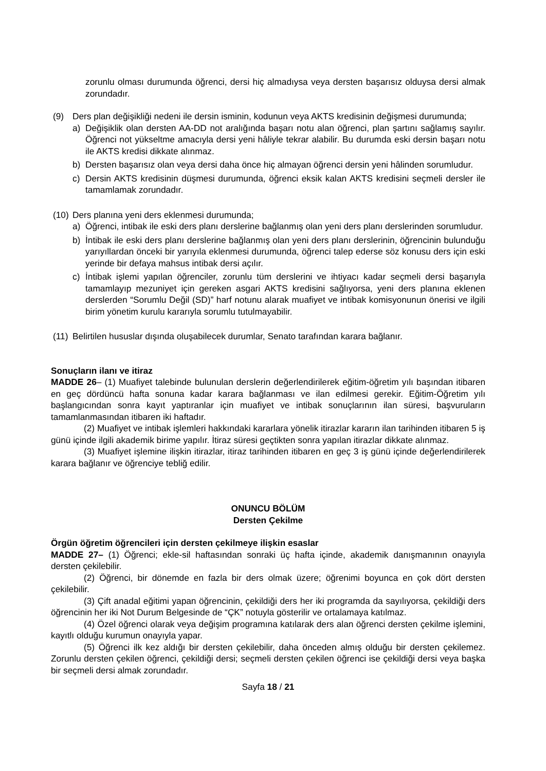zorunlu olması durumunda öğrenci, dersi hiç almadıysa veya dersten başarısız olduysa dersi almak zorundadır.
(9) Ders plan değişikliği nedeni ile dersin isminin, kodunun veya AKTS kredisinin değişmesi durumunda;
a) Değişiklik olan dersten AA-DD not aralığında başarı notu alan öğrenci, plan şartını sağlamış sayılır. Öğrenci not yükseltme amacıyla dersi yeni hâliyle tekrar alabilir. Bu durumda eski dersin başarı notu ile AKTS kredisi dikkate alınmaz.
b) Dersten başarısız olan veya dersi daha önce hiç almayan öğrenci dersin yeni hâlinden sorumludur.
c) Dersin AKTS kredisinin düşmesi durumunda, öğrenci eksik kalan AKTS kredisini seçmeli dersler ile tamamlamak zorundadır.
(10)
Ders planına yeni ders eklenmesi durumunda;
a) Öğrenci, intibak ile eski ders planı derslerine bağlanmış olan yeni ders planı derslerinden sorumludur.
b) İntibak ile eski ders planı derslerine bağlanmış olan yeni ders planı derslerinin, öğrencinin bulunduğu yarıyıllardan önceki bir yarıyıla eklenmesi durumunda, öğrenci talep ederse söz konusu ders için eski yerinde bir defaya mahsus intibak dersi açılır.
c) İntibak işlemi yapılan öğrenciler, zorunlu tüm derslerini ve ihtiyacı kadar seçmeli dersi başarıyla tamamlayıp mezuniyet için gereken asgari AKTS kredisini sağlıyorsa, yeni ders planına eklenen derslerden “Sorumlu Değil (SD)” harf notunu alarak muafiyet ve intibak komisyonunun önerisi ve ilgili birim yönetim kurulu kararıyla sorumlu tutulmayabilir.
(11)
Belirtilen hususlar dışında oluşabilecek durumlar, Senato tarafından karara bağlanır.
Sonuçların ilanı ve itiraz
MADDE 26– (1) Muafiyet talebinde bulunulan derslerin değerlendirilerek eğitim-öğretim yılı başından itibaren en geç dördüncü hafta sonuna kadar karara bağlanması ve ilan edilmesi gerekir. Eğitim-Öğretim yılı başlangıcından sonra kayıt yaptıranlar için muafiyet ve intibak sonuçlarının ilan süresi, başvuruların tamamlanmasından itibaren iki haftadır.
(2) Muafiyet ve intibak işlemleri hakkındaki kararlara yönelik itirazlar kararın ilan tarihinden itibaren 5 iş günü içinde ilgili akademik birime yapılır. İtiraz süresi geçtikten sonra yapılan itirazlar dikkate alınmaz.
(3) Muafiyet işlemine ilişkin itirazlar, itiraz tarihinden itibaren en geç 3 iş günü içinde değerlendirilerek karara bağlanır ve öğrenciye tebliğ edilir.
ONUNCU BÖLÜM
Dersten Çekilme
Örgün öğretim öğrencileri için dersten çekilmeye ilişkin esaslar
MADDE 27– (1) Öğrenci; ekle-sil haftasından sonraki üç hafta içinde, akademik danışmanının onayıyla dersten çekilebilir.
(2) Öğrenci, bir dönemde en fazla bir ders olmak üzere; öğrenimi boyunca en çok dört dersten çekilebilir.
(3) Çift anadal eğitimi yapan öğrencinin, çekildiği ders her iki programda da sayılıyorsa, çekildiği ders öğrencinin her iki Not Durum Belgesinde de “ÇK” notuyla gösterilir ve ortalamaya katılmaz.
(4) Özel öğrenci olarak veya değişim programına katılarak ders alan öğrenci dersten çekilme işlemini, kayıtlı olduğu kurumun onayıyla yapar.
(5) Öğrenci ilk kez aldığı bir dersten çekilebilir, daha önceden almış olduğu bir dersten çekilemez. Zorunlu dersten çekilen öğrenci, çekildiği dersi; seçmeli dersten çekilen öğrenci ise çekildiği dersi veya başka bir seçmeli dersi almak zorundadır.
Sayfa 18 / 21